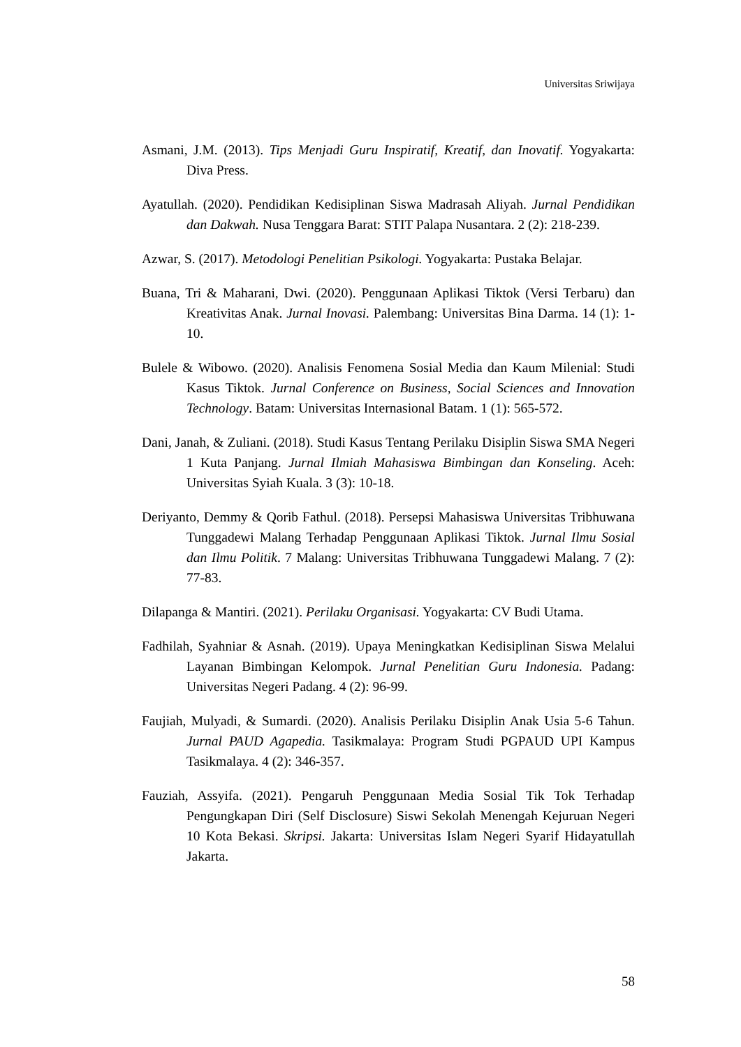Universitas Sriwijaya
Asmani, J.M. (2013). Tips Menjadi Guru Inspiratif, Kreatif, dan Inovatif. Yogyakarta: Diva Press.
Ayatullah. (2020). Pendidikan Kedisiplinan Siswa Madrasah Aliyah. Jurnal Pendidikan dan Dakwah. Nusa Tenggara Barat: STIT Palapa Nusantara. 2 (2): 218-239.
Azwar, S. (2017). Metodologi Penelitian Psikologi. Yogyakarta: Pustaka Belajar.
Buana, Tri & Maharani, Dwi. (2020). Penggunaan Aplikasi Tiktok (Versi Terbaru) dan Kreativitas Anak. Jurnal Inovasi. Palembang: Universitas Bina Darma. 14 (1): 1-10.
Bulele & Wibowo. (2020). Analisis Fenomena Sosial Media dan Kaum Milenial: Studi Kasus Tiktok. Jurnal Conference on Business, Social Sciences and Innovation Technology. Batam: Universitas Internasional Batam. 1 (1): 565-572.
Dani, Janah, & Zuliani. (2018). Studi Kasus Tentang Perilaku Disiplin Siswa SMA Negeri 1 Kuta Panjang. Jurnal Ilmiah Mahasiswa Bimbingan dan Konseling. Aceh: Universitas Syiah Kuala. 3 (3): 10-18.
Deriyanto, Demmy & Qorib Fathul. (2018). Persepsi Mahasiswa Universitas Tribhuwana Tunggadewi Malang Terhadap Penggunaan Aplikasi Tiktok. Jurnal Ilmu Sosial dan Ilmu Politik. 7 Malang: Universitas Tribhuwana Tunggadewi Malang. 7 (2): 77-83.
Dilapanga & Mantiri. (2021). Perilaku Organisasi. Yogyakarta: CV Budi Utama.
Fadhilah, Syahniar & Asnah. (2019). Upaya Meningkatkan Kedisiplinan Siswa Melalui Layanan Bimbingan Kelompok. Jurnal Penelitian Guru Indonesia. Padang: Universitas Negeri Padang. 4 (2): 96-99.
Faujiah, Mulyadi, & Sumardi. (2020). Analisis Perilaku Disiplin Anak Usia 5-6 Tahun. Jurnal PAUD Agapedia. Tasikmalaya: Program Studi PGPAUD UPI Kampus Tasikmalaya. 4 (2): 346-357.
Fauziah, Assyifa. (2021). Pengaruh Penggunaan Media Sosial Tik Tok Terhadap Pengungkapan Diri (Self Disclosure) Siswi Sekolah Menengah Kejuruan Negeri 10 Kota Bekasi. Skripsi. Jakarta: Universitas Islam Negeri Syarif Hidayatullah Jakarta.
58